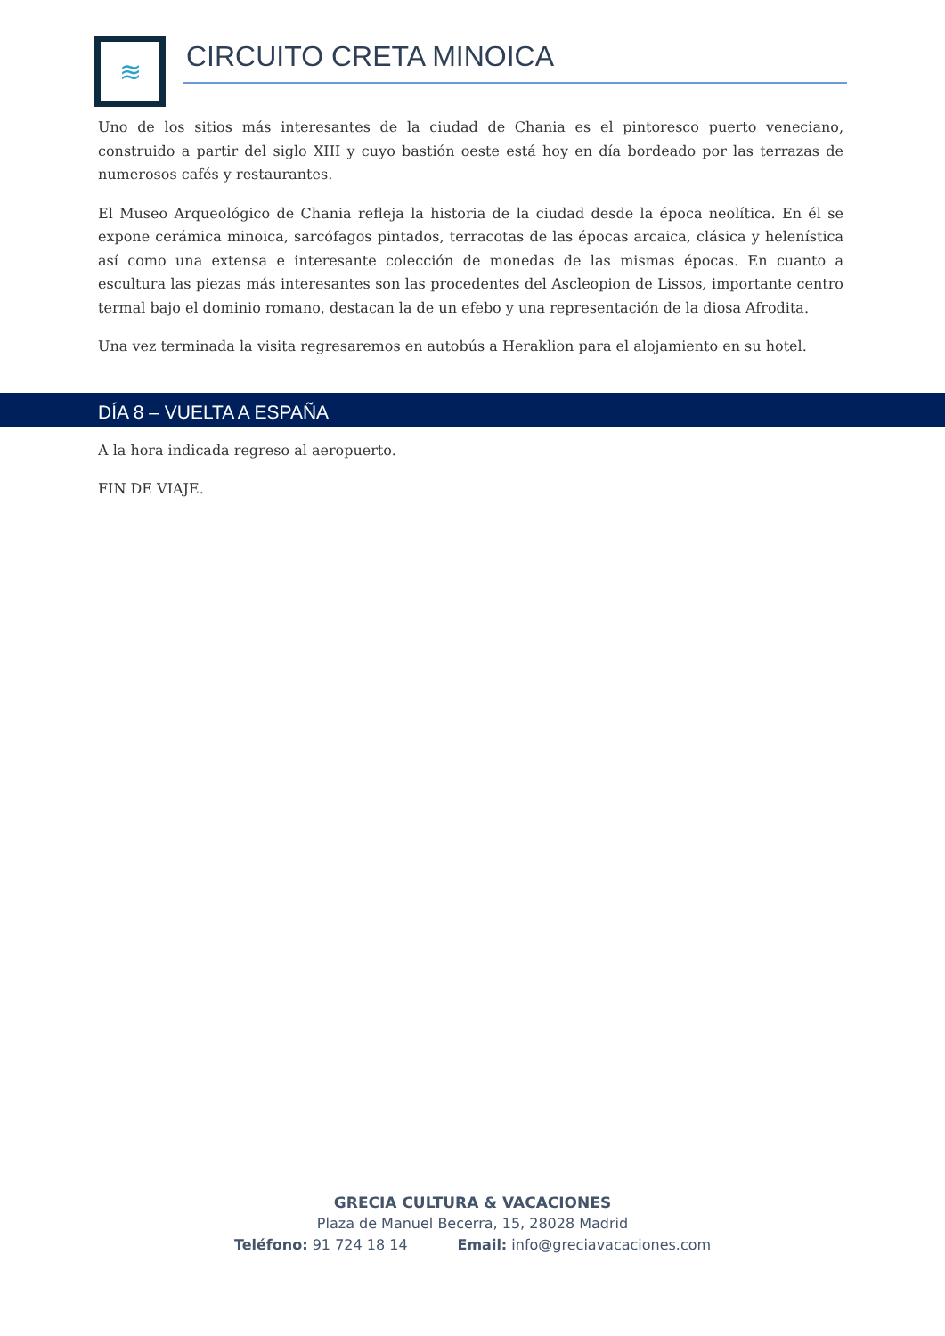≋
CIRCUITO CRETA MINOICA
Uno de los sitios más interesantes de la ciudad de Chania es el pintoresco puerto veneciano, construido a partir del siglo XIII y cuyo bastión oeste está hoy en día bordeado por las terrazas de numerosos cafés y restaurantes.
El Museo Arqueológico de Chania refleja la historia de la ciudad desde la época neolítica. En él se expone cerámica minoica, sarcófagos pintados, terracotas de las épocas arcaica, clásica y helenística así como una extensa e interesante colección de monedas de las mismas épocas. En cuanto a escultura las piezas más interesantes son las procedentes del Ascleopion de Lissos, importante centro termal bajo el dominio romano, destacan la de un efebo y una representación de la diosa Afrodita.
Una vez terminada la visita regresaremos en autobús a Heraklion para el alojamiento en su hotel.
DÍA 8 – VUELTA A ESPAÑA
A la hora indicada regreso al aeropuerto.
FIN DE VIAJE.
GRECIA CULTURA & VACACIONES
Plaza de Manuel Becerra, 15, 28028 Madrid
Teléfono: 91 724 18 14 Email: info@greciavacaciones.com